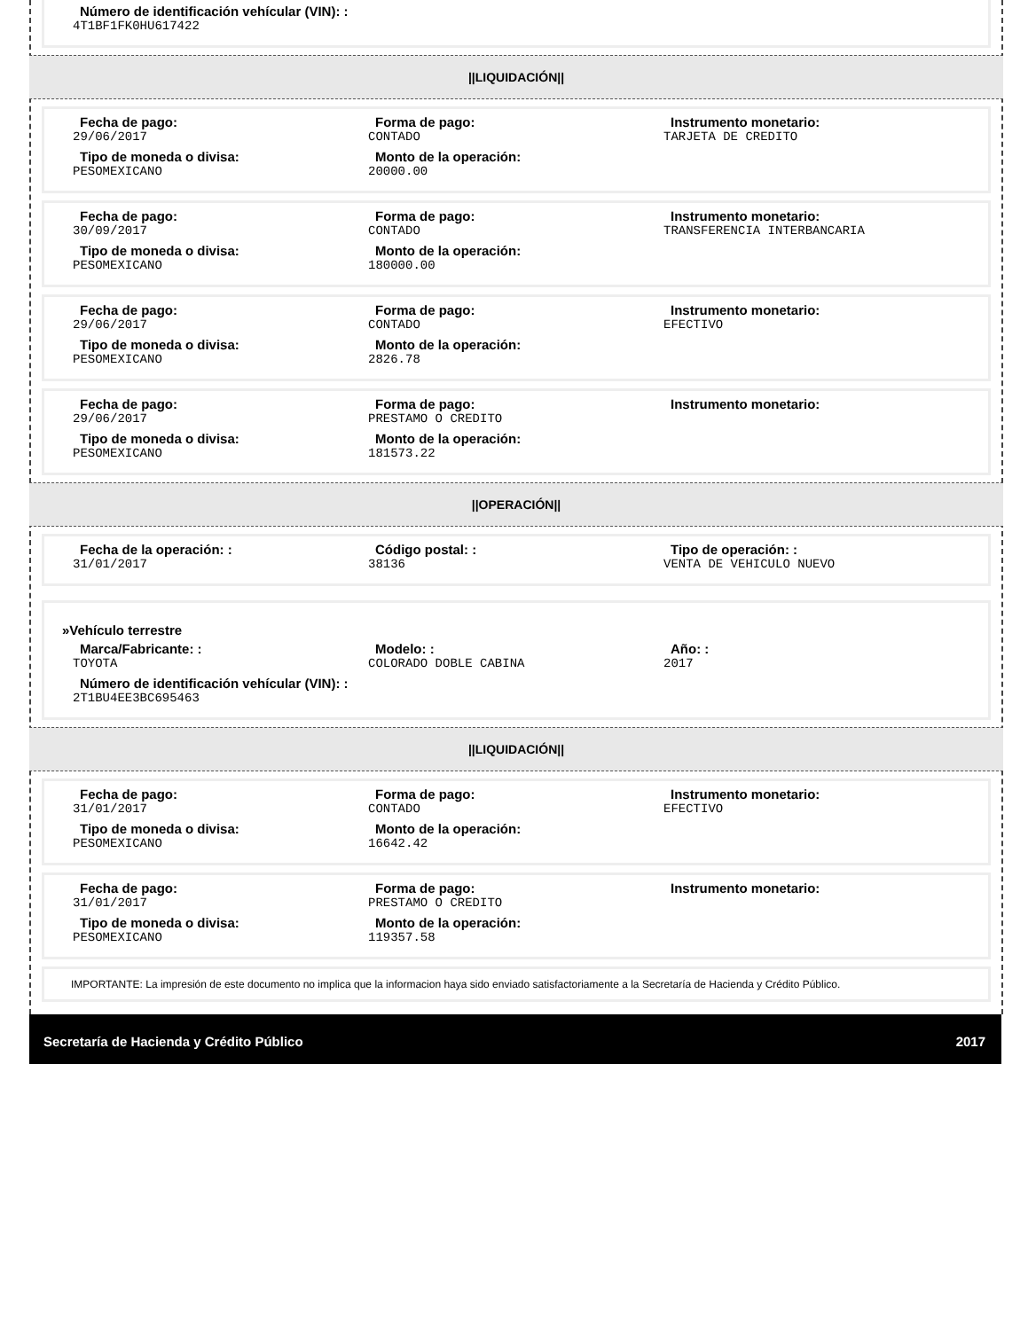Número de identificación vehícular (VIN): :
4T1BF1FK0HU617422
||LIQUIDACIÓN||
Fecha de pago:
29/06/2017
Forma de pago:
CONTADO
Instrumento monetario:
TARJETA DE CREDITO
Tipo de moneda o divisa:
PESOMEXICANO
Monto de la operación:
20000.00
Fecha de pago:
30/09/2017
Forma de pago:
CONTADO
Instrumento monetario:
TRANSFERENCIA INTERBANCARIA
Tipo de moneda o divisa:
PESOMEXICANO
Monto de la operación:
180000.00
Fecha de pago:
29/06/2017
Forma de pago:
CONTADO
Instrumento monetario:
EFECTIVO
Tipo de moneda o divisa:
PESOMEXICANO
Monto de la operación:
2826.78
Fecha de pago:
29/06/2017
Forma de pago:
PRESTAMO O CREDITO
Instrumento monetario:
Tipo de moneda o divisa:
PESOMEXICANO
Monto de la operación:
181573.22
||OPERACIÓN||
Fecha de la operación: :
31/01/2017
Código postal: :
38136
Tipo de operación: :
VENTA DE VEHICULO NUEVO
»Vehículo terrestre
Marca/Fabricante: :
TOYOTA
Modelo: :
COLORADO DOBLE CABINA
Año: :
2017
Número de identificación vehícular (VIN): :
2T1BU4EE3BC695463
||LIQUIDACIÓN||
Fecha de pago:
31/01/2017
Forma de pago:
CONTADO
Instrumento monetario:
EFECTIVO
Tipo de moneda o divisa:
PESOMEXICANO
Monto de la operación:
16642.42
Fecha de pago:
31/01/2017
Forma de pago:
PRESTAMO O CREDITO
Instrumento monetario:
Tipo de moneda o divisa:
PESOMEXICANO
Monto de la operación:
119357.58
IMPORTANTE: La impresión de este documento no implica que la informacion haya sido enviado satisfactoriamente a la Secretaría de Hacienda y Crédito Público.
Secretaría de Hacienda y Crédito Público 2017